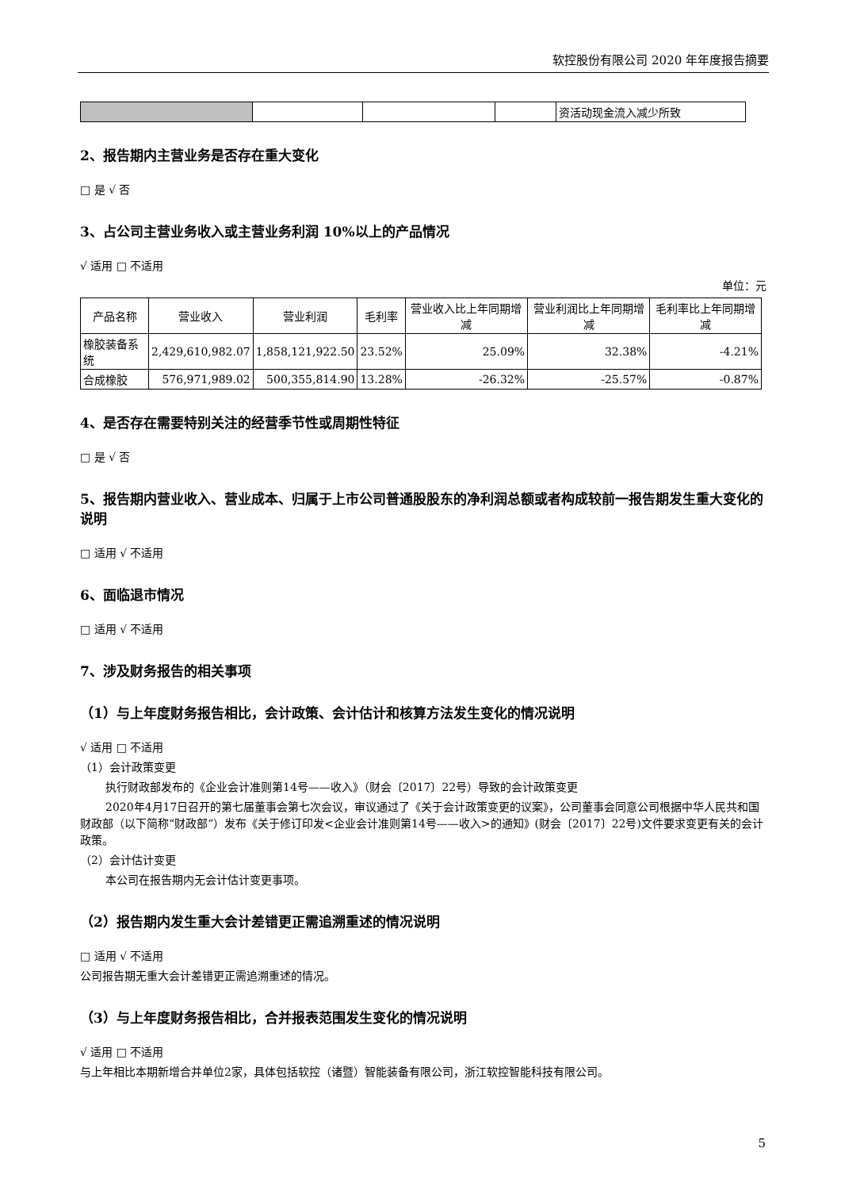软控股份有限公司 2020 年年度报告摘要
| | | | | 资活动现金流入减少所致 |
2、报告期内主营业务是否存在重大变化
□ 是 √ 否
3、占公司主营业务收入或主营业务利润 10%以上的产品情况
√ 适用 □ 不适用
单位：元
| 产品名称 | 营业收入 | 营业利润 | 毛利率 | 营业收入比上年同期增减 | 营业利润比上年同期增减 | 毛利率比上年同期增减 |
| --- | --- | --- | --- | --- | --- | --- |
| 橡胶装备系统 | 2,429,610,982.07 | 1,858,121,922.50 | 23.52% | 25.09% | 32.38% | -4.21% |
| 合成橡胶 | 576,971,989.02 | 500,355,814.90 | 13.28% | -26.32% | -25.57% | -0.87% |
4、是否存在需要特别关注的经营季节性或周期性特征
□ 是 √ 否
5、报告期内营业收入、营业成本、归属于上市公司普通股股东的净利润总额或者构成较前一报告期发生重大变化的说明
□ 适用 √ 不适用
6、面临退市情况
□ 适用 √ 不适用
7、涉及财务报告的相关事项
（1）与上年度财务报告相比，会计政策、会计估计和核算方法发生变化的情况说明
√ 适用 □ 不适用
（1）会计政策变更
执行财政部发布的《企业会计准则第14号——收入》（财会〔2017〕22号）导致的会计政策变更
2020年4月17日召开的第七届董事会第七次会议，审议通过了《关于会计政策变更的议案》，公司董事会同意公司根据中华人民共和国财政部（以下简称“财政部”）发布《关于修订印发<企业会计准则第14号——收入>的通知》(财会〔2017〕22号)文件要求变更有关的会计政策。
（2）会计估计变更
本公司在报告期内无会计估计变更事项。
（2）报告期内发生重大会计差错更正需追溯重述的情况说明
□ 适用 √ 不适用
公司报告期无重大会计差错更正需追溯重述的情况。
（3）与上年度财务报告相比，合并报表范围发生变化的情况说明
√ 适用 □ 不适用
与上年相比本期新增合并单位2家，具体包括软控（诸暨）智能装备有限公司，浙江软控智能科技有限公司。
5